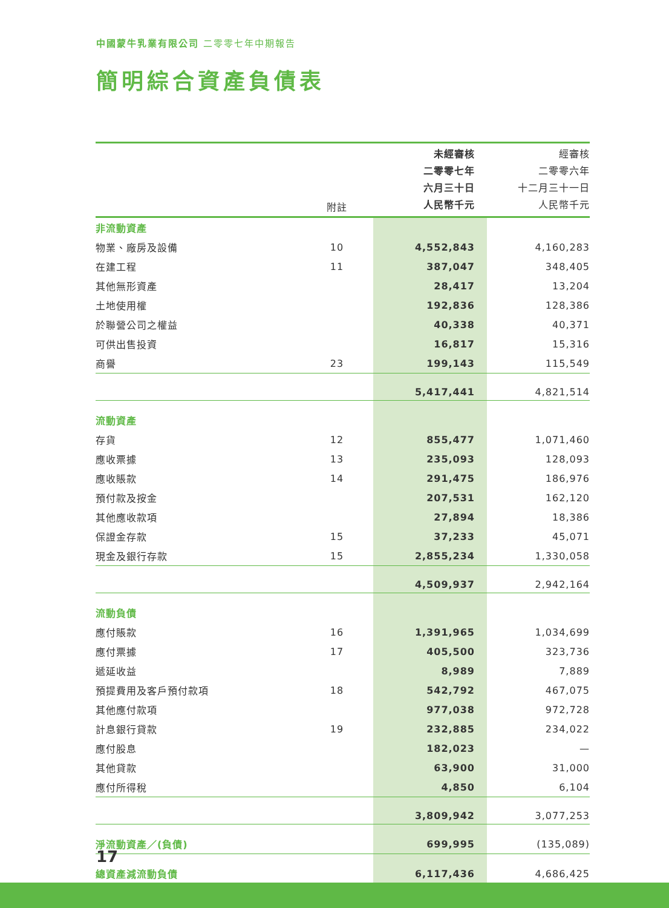中國蒙牛乳業有限公司 二零零七年中期報告
簡明綜合資產負債表
| | 附註 | 未經審核 二零零七年 六月三十日 人民幣千元 | 經審核 二零零六年 十二月三十一日 人民幣千元 |
| --- | --- | --- | --- |
| 非流動資產 | | | |
| 物業、廠房及設備 | 10 | 4,552,843 | 4,160,283 |
| 在建工程 | 11 | 387,047 | 348,405 |
| 其他無形資產 | | 28,417 | 13,204 |
| 土地使用權 | | 192,836 | 128,386 |
| 於聯營公司之權益 | | 40,338 | 40,371 |
| 可供出售投資 | | 16,817 | 15,316 |
| 商譽 | 23 | 199,143 | 115,549 |
| | | 5,417,441 | 4,821,514 |
| 流動資產 | | | |
| 存貨 | 12 | 855,477 | 1,071,460 |
| 應收票據 | 13 | 235,093 | 128,093 |
| 應收賬款 | 14 | 291,475 | 186,976 |
| 預付款及按金 | | 207,531 | 162,120 |
| 其他應收款項 | | 27,894 | 18,386 |
| 保證金存款 | 15 | 37,233 | 45,071 |
| 現金及銀行存款 | 15 | 2,855,234 | 1,330,058 |
| | | 4,509,937 | 2,942,164 |
| 流動負債 | | | |
| 應付賬款 | 16 | 1,391,965 | 1,034,699 |
| 應付票據 | 17 | 405,500 | 323,736 |
| 遞延收益 | | 8,989 | 7,889 |
| 預提費用及客戶預付款項 | 18 | 542,792 | 467,075 |
| 其他應付款項 | | 977,038 | 972,728 |
| 計息銀行貸款 | 19 | 232,885 | 234,022 |
| 應付股息 | | 182,023 | — |
| 其他貸款 | | 63,900 | 31,000 |
| 應付所得稅 | | 4,850 | 6,104 |
| | | 3,809,942 | 3,077,253 |
| 淨流動資產／(負債) | | 699,995 | (135,089) |
| 總資產減流動負債 | | 6,117,436 | 4,686,425 |
17